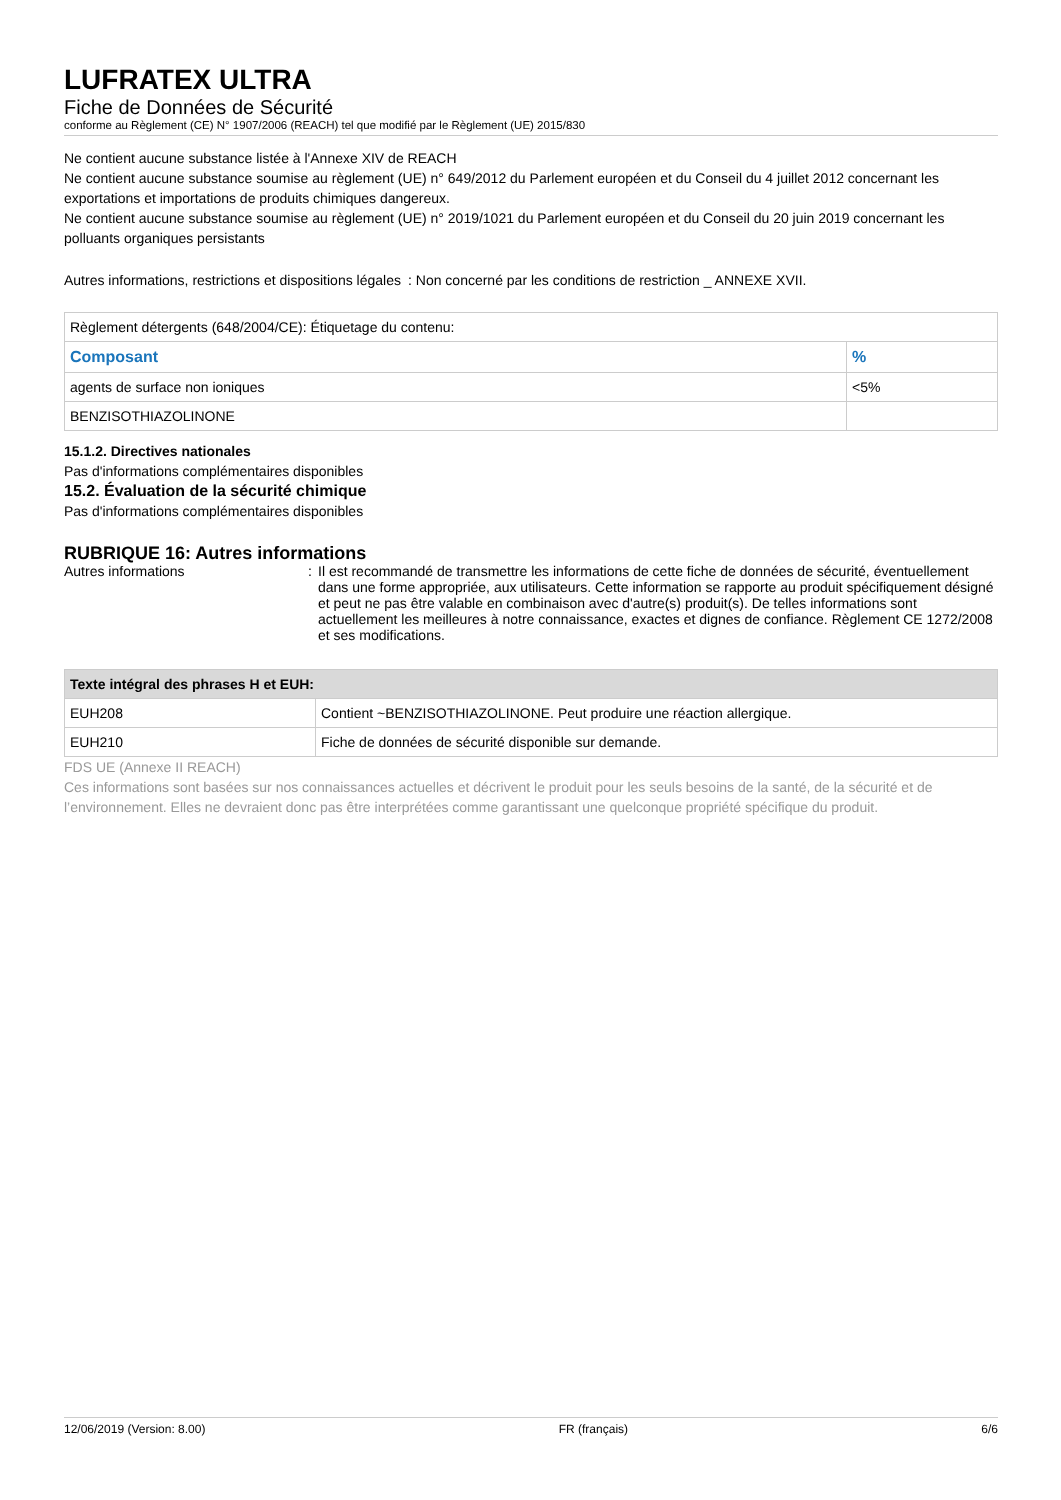LUFRATEX ULTRA
Fiche de Données de Sécurité
conforme au Règlement (CE) N° 1907/2006 (REACH) tel que modifié par le Règlement (UE) 2015/830
Ne contient aucune substance listée à l'Annexe XIV de REACH
Ne contient aucune substance soumise au règlement (UE) n° 649/2012 du Parlement européen et du Conseil du 4 juillet 2012 concernant les exportations et importations de produits chimiques dangereux.
Ne contient aucune substance soumise au règlement (UE) n° 2019/1021 du Parlement européen et du Conseil du 20 juin 2019 concernant les polluants organiques persistants
Autres informations, restrictions et dispositions légales
: Non concerné par les conditions de restriction _ ANNEXE XVII.
| Règlement détergents (648/2004/CE): Étiquetage du contenu: | |
| Composant | % |
| agents de surface non ioniques | <5% |
| BENZISOTHIAZOLINONE | |
15.1.2. Directives nationales
Pas d'informations complémentaires disponibles
15.2. Évaluation de la sécurité chimique
Pas d'informations complémentaires disponibles
RUBRIQUE 16: Autres informations
Autres informations : Il est recommandé de transmettre les informations de cette fiche de données de sécurité, éventuellement dans une forme appropriée, aux utilisateurs. Cette information se rapporte au produit spécifiquement désigné et peut ne pas être valable en combinaison avec d'autre(s) produit(s). De telles informations sont actuellement les meilleures à notre connaissance, exactes et dignes de confiance. Règlement CE 1272/2008 et ses modifications.
| Texte intégral des phrases H et EUH: | |
| --- | --- |
| EUH208 | Contient ~BENZISOTHIAZOLINONE. Peut produire une réaction allergique. |
| EUH210 | Fiche de données de sécurité disponible sur demande. |
FDS UE (Annexe II REACH)
Ces informations sont basées sur nos connaissances actuelles et décrivent le produit pour les seuls besoins de la santé, de la sécurité et de l’environnement. Elles ne devraient donc pas être interprétées comme garantissant une quelconque propriété spécifique du produit.
12/06/2019 (Version: 8.00) FR (français) 6/6